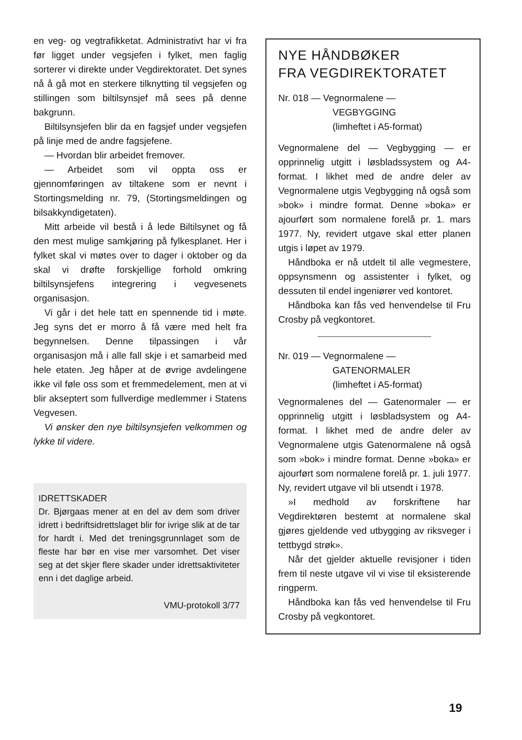en veg- og vegtrafikketat. Administrativt har vi fra før ligget under vegsjefen i fylket, men faglig sorterer vi direkte under Vegdirektoratet. Det synes nå å gå mot en sterkere tilknytting til vegsjefen og stillingen som biltilsynsjef må sees på denne bakgrunn.
Biltilsynsjefen blir da en fagsjef under vegsjefen på linje med de andre fagsjefene.
— Hvordan blir arbeidet fremover.
— Arbeidet som vil oppta oss er gjennomføringen av tiltakene som er nevnt i Stortingsmelding nr. 79, (Stortingsmeldingen og bilsakkyndigetaten).
Mitt arbeide vil bestå i å lede Biltilsynet og få den mest mulige samkjøring på fylkesplanet. Her i fylket skal vi møtes over to dager i oktober og da skal vi drøfte forskjellige forhold omkring biltilsynsjefens integrering i vegvesenets organisasjon.
Vi går i det hele tatt en spennende tid i møte. Jeg syns det er morro å få være med helt fra begynnelsen. Denne tilpassingen i vår organisasjon må i alle fall skje i et samarbeid med hele etaten. Jeg håper at de øvrige avdelingene ikke vil føle oss som et fremmedelement, men at vi blir akseptert som fullverdige medlemmer i Statens Vegvesen.
Vi ønsker den nye biltilsynsjefen velkommen og lykke til videre.
IDRETTSKADER
Dr. Bjørgaas mener at en del av dem som driver idrett i bedriftsidrettslaget blir for ivrige slik at de tar for hardt i. Med det treningsgrunnlaget som de fleste har bør en vise mer varsomhet. Det viser seg at det skjer flere skader under idrettsaktiviteter enn i det daglige arbeid.
VMU-protokoll 3/77
NYE HÅNDBØKER
FRA VEGDIREKTORATET
Nr. 018 — Vegnormalene —
VEGBYGGING
(limheftet i A5-format)
Vegnormalene del — Vegbygging — er opprinnelig utgitt i løsbladssystem og A4-format. I likhet med de andre deler av Vegnormalene utgis Vegbygging nå også som »bok» i mindre format. Denne »boka» er ajourført som normalene forelå pr. 1. mars 1977. Ny, revidert utgave skal etter planen utgis i løpet av 1979.
Håndboka er nå utdelt til alle vegmestere, oppsynsmenn og assistenter i fylket, og dessuten til endel ingeniører ved kontoret.
Håndboka kan fås ved henvendelse til Fru Crosby på vegkontoret.
Nr. 019 — Vegnormalene —
GATENORMALER
(limheftet i A5-format)
Vegnormalenes del — Gatenormaler — er opprinnelig utgitt i løsbladsystem og A4-format. I likhet med de andre deler av Vegnormalene utgis Gatenormalene nå også som »bok» i mindre format. Denne »boka» er ajourført som normalene forelå pr. 1. juli 1977. Ny, revidert utgave vil bli utsendt i 1978.
»I medhold av forskriftene har Vegdirektøren bestemt at normalene skal gjøres gjeldende ved utbygging av riksveger i tettbygd strøk».
Når det gjelder aktuelle revisjoner i tiden frem til neste utgave vil vi vise til eksisterende ringperm.
Håndboka kan fås ved henvendelse til Fru Crosby på vegkontoret.
19